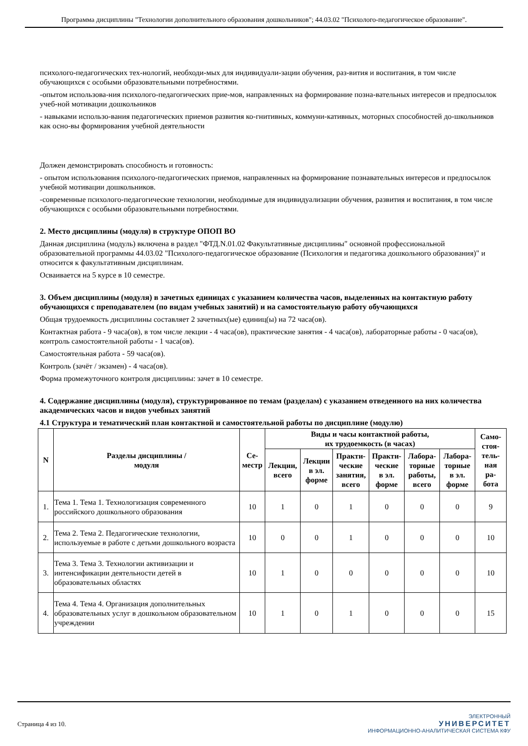Программа дисциплины "Технологии дополнительного образования дошкольников"; 44.03.02 "Психолого-педагогическое образование".
психолого-педагогических тех-нологий, необходи-мых для индивидуали-зации обучения, раз-вития и воспитания, в том числе обучающихся с особыми образовательными потребностями.
-опытом использова-ния психолого-педагогических прие-мов, направленных на формирование позна-вательных интересов и предпосылок учеб-ной мотивации дошкольников
- навыками использо-вания педагогических приемов развития ко-гнитивных, коммуни-кативных, моторных способностей до-школьников как осно-вы формирования учебной деятельности
Должен демонстрировать способность и готовность:
- опытом использования психолого-педагогических приемов, направленных на формирование познавательных интересов и предпосылок учебной мотивации дошкольников.
-современные психолого-педагогические технологии, необходимые для индивидуализации обучения, развития и воспитания, в том числе обучающихся с особыми образовательными потребностями.
2. Место дисциплины (модуля) в структуре ОПОП ВО
Данная дисциплина (модуль) включена в раздел "ФТД.N.01.02 Факультативные дисциплины" основной профессиональной образовательной программы 44.03.02 "Психолого-педагогическое образование (Психология и педагогика дошкольного образования)" и относится к факультативным дисциплинам.
Осваивается на 5 курсе в 10 семестре.
3. Объем дисциплины (модуля) в зачетных единицах с указанием количества часов, выделенных на контактную работу обучающихся с преподавателем (по видам учебных занятий) и на самостоятельную работу обучающихся
Общая трудоемкость дисциплины составляет 2 зачетных(ые) единиц(ы) на 72 часа(ов).
Контактная работа - 9 часа(ов), в том числе лекции - 4 часа(ов), практические занятия - 4 часа(ов), лабораторные работы - 0 часа(ов), контроль самостоятельной работы - 1 часа(ов).
Самостоятельная работа - 59 часа(ов).
Контроль (зачёт / экзамен) - 4 часа(ов).
Форма промежуточного контроля дисциплины: зачет в 10 семестре.
4. Содержание дисциплины (модуля), структурированное по темам (разделам) с указанием отведенного на них количества академических часов и видов учебных занятий
4.1 Структура и тематический план контактной и самостоятельной работы по дисциплине (модулю)
| N | Разделы дисциплины / модуля | Се- местр | Виды и часы контактной работы, их трудоемкость (в часах) | | | | | | Само- стоя- тель- ная ра- бота |
| --- | --- | --- | --- | --- | --- | --- | --- | --- | --- |
| | | | Лекции, всего | Лекции в эл. форме | Практи- ческие занятия, всего | Практи- ческие в эл. форме | Лабора- торные работы, всего | Лабора- торные в эл. форме | |
| 1. | Тема 1. Тема 1. Технологизация современного российского дошкольного образования | 10 | 1 | 0 | 1 | 0 | 0 | 0 | 9 |
| 2. | Тема 2. Тема 2. Педагогические технологии, используемые в работе с детьми дошкольного возраста | 10 | 0 | 0 | 1 | 0 | 0 | 0 | 10 |
| 3. | Тема 3. Тема 3. Технологии активизации и интенсификации деятельности детей в образовательных областях | 10 | 1 | 0 | 0 | 0 | 0 | 0 | 10 |
| 4. | Тема 4. Тема 4. Организация дополнительных образовательных услуг в дошкольном образовательном учреждении | 10 | 1 | 0 | 1 | 0 | 0 | 0 | 15 |
Страница 4 из 10.
ЭЛЕКТРОННЫЙ
УНИВЕРСИТЕТ
ИНФОРМАЦИОННО-АНАЛИТИЧЕСКАЯ СИСТЕМА КФУ